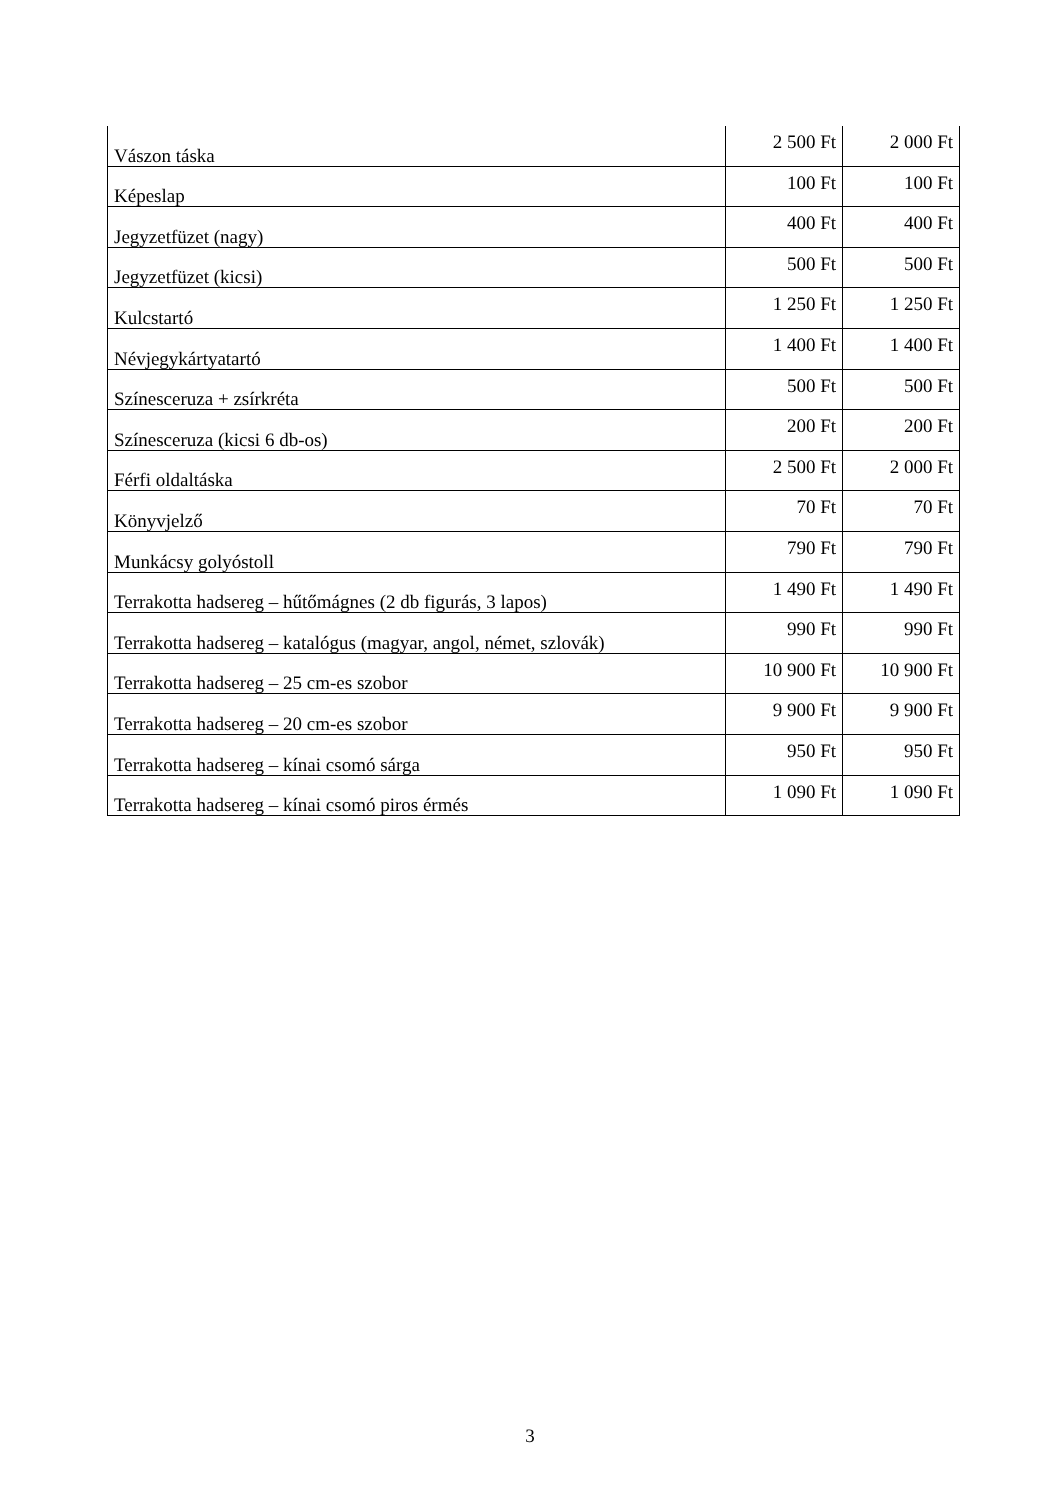| Vászon táska | 2 500 Ft | 2 000 Ft |
| Képeslap | 100 Ft | 100 Ft |
| Jegyzetfüzet (nagy) | 400 Ft | 400 Ft |
| Jegyzetfüzet (kicsi) | 500 Ft | 500 Ft |
| Kulcstartó | 1 250 Ft | 1 250 Ft |
| Névjegykártyatartó | 1 400 Ft | 1 400 Ft |
| Színesceruza + zsírkréta | 500 Ft | 500 Ft |
| Színesceruza (kicsi 6 db-os) | 200 Ft | 200 Ft |
| Férfi oldaltáska | 2 500 Ft | 2 000 Ft |
| Könyvjelző | 70 Ft | 70 Ft |
| Munkácsy golyóstoll | 790 Ft | 790 Ft |
| Terrakotta hadsereg – hűtőmágnes (2 db figurás, 3 lapos) | 1 490 Ft | 1 490 Ft |
| Terrakotta hadsereg – katalógus (magyar, angol, német, szlovák) | 990 Ft | 990 Ft |
| Terrakotta hadsereg – 25 cm-es szobor | 10 900 Ft | 10 900 Ft |
| Terrakotta hadsereg – 20 cm-es szobor | 9 900 Ft | 9 900 Ft |
| Terrakotta hadsereg – kínai csomó sárga | 950 Ft | 950 Ft |
| Terrakotta hadsereg – kínai csomó piros érmés | 1 090 Ft | 1 090 Ft |
3